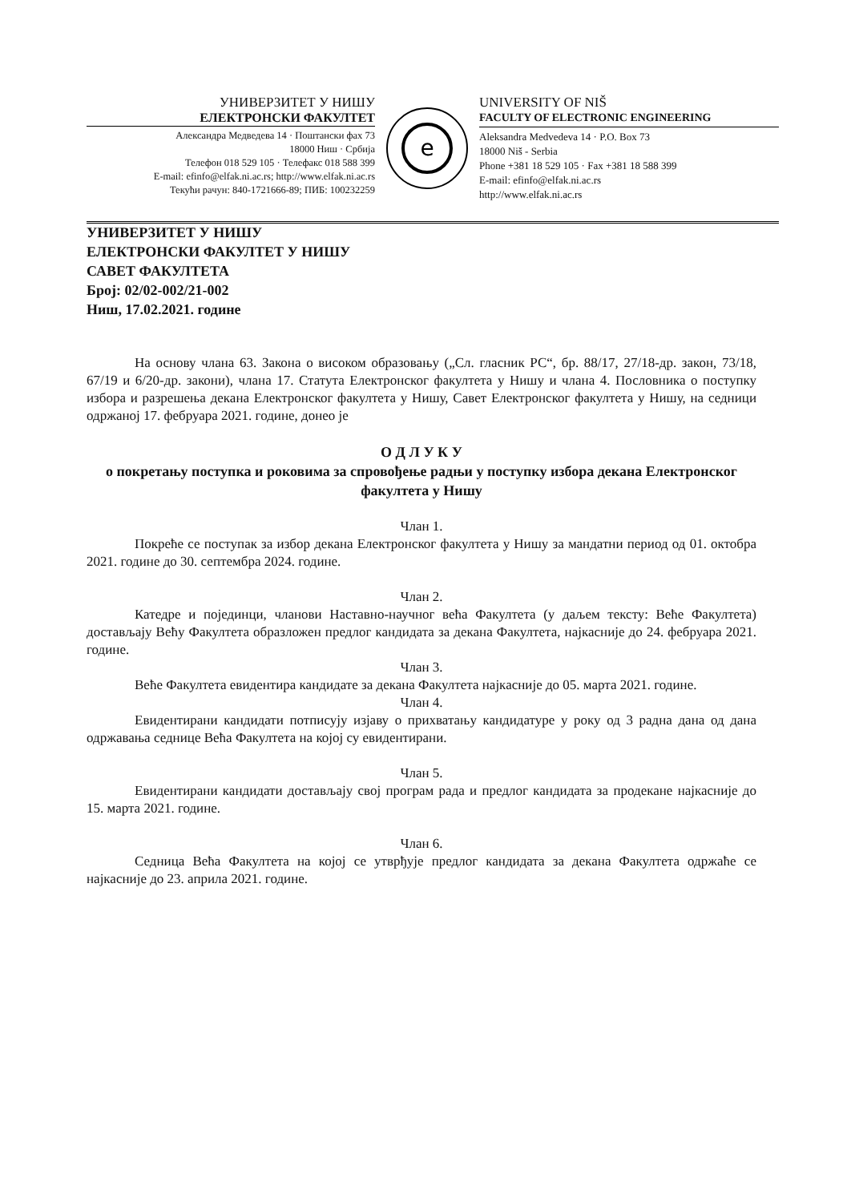УНИВЕРЗИТЕТ У НИШУ
ЕЛЕКТРОНСКИ ФАКУЛТЕТ
Александра Медведева 14 · Поштански фах 73
18000 Ниш · Србија
Телефон 018 529 105 · Телефакс 018 588 399
E-mail: efinfo@elfak.ni.ac.rs; http://www.elfak.ni.ac.rs
Текући рачун: 840-1721666-89; ПИБ: 100232259
e
UNIVERSITY OF NIŠ
FACULTY OF ELECTRONIC ENGINEERING
Aleksandra Medvedeva 14 · P.O. Box 73
18000 Niš - Serbia
Phone +381 18 529 105 · Fax +381 18 588 399
E-mail: efinfo@elfak.ni.ac.rs
http://www.elfak.ni.ac.rs
УНИВЕРЗИТЕТ У НИШУ
ЕЛЕКТРОНСКИ ФАКУЛТЕТ У НИШУ
САВЕТ ФАКУЛТЕТА
Број: 02/02-002/21-002
Ниш, 17.02.2021. године
На основу члана 63. Закона о високом образовању („Сл. гласник РС“, бр. 88/17, 27/18-др. закон, 73/18, 67/19 и 6/20-др. закони), члана 17. Статута Електронског факултета у Нишу и члана 4. Пословника о поступку избора и разрешења декана Електронског факултета у Нишу, Савет Електронског факултета у Нишу, на седници одржаној 17. фебруара 2021. године, донео је
О Д Л У К У
о покретању поступка и роковима за спровођење радњи у поступку избора декана Електронског факултета у Нишу
Члан 1.
Покреће се поступак за избор декана Електронског факултета у Нишу за мандатни период од 01. октобра 2021. године до 30. септембра 2024. године.
Члан 2.
Катедре и појединци, чланови Наставно-научног већа Факултета (у даљем тексту: Веће Факултета) достављају Већу Факултета образложен предлог кандидата за декана Факултета, најкасније до 24. фебруара 2021. године.
Члан 3.
Веће Факултета евидентира кандидате за декана Факултета најкасније до 05. марта 2021. године.
Члан 4.
Евидентирани кандидати потписују изјаву о прихватању кандидатуре у року од 3 радна дана од дана одржавања седнице Већа Факултета на којој су евидентирани.
Члан 5.
Евидентирани кандидати достављају свој програм рада и предлог кандидата за продекане најкасније до 15. марта 2021. године.
Члан 6.
Седница Већа Факултета на којој се утврђује предлог кандидата за декана Факултета одржаће се најкасније до 23. априла 2021. године.